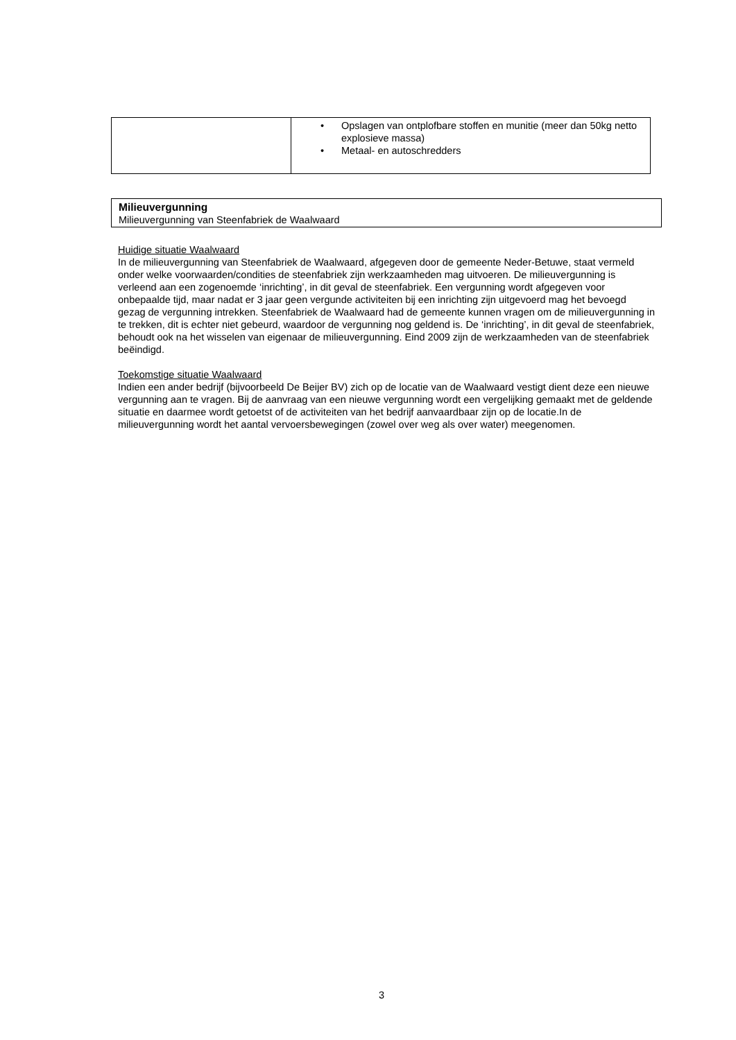| | • Opslagen van ontplofbare stoffen en munitie (meer dan 50kg netto explosieve massa) • Metaal- en autoschredders |
Milieuvergunning
Milieuvergunning van Steenfabriek de Waalwaard
Huidige situatie Waalwaard
In de milieuvergunning van Steenfabriek de Waalwaard, afgegeven door de gemeente Neder-Betuwe, staat vermeld onder welke voorwaarden/condities de steenfabriek zijn werkzaamheden mag uitvoeren. De milieuvergunning is verleend aan een zogenoemde ‘inrichting’, in dit geval de steenfabriek. Een vergunning wordt afgegeven voor onbepaalde tijd, maar nadat er 3 jaar geen vergunde activiteiten bij een inrichting zijn uitgevoerd mag het bevoegd gezag de vergunning intrekken. Steenfabriek de Waalwaard had de gemeente kunnen vragen om de milieuvergunning in te trekken, dit is echter niet gebeurd, waardoor de vergunning nog geldend is. De ‘inrichting’, in dit geval de steenfabriek, behoudt ook na het wisselen van eigenaar de milieuvergunning. Eind 2009 zijn de werkzaamheden van de steenfabriek beëindigd.
Toekomstige situatie Waalwaard
Indien een ander bedrijf (bijvoorbeeld De Beijer BV) zich op de locatie van de Waalwaard vestigt dient deze een nieuwe vergunning aan te vragen. Bij de aanvraag van een nieuwe vergunning wordt een vergelijking gemaakt met de geldende situatie en daarmee wordt getoetst of de activiteiten van het bedrijf aanvaardbaar zijn op de locatie.In de milieuvergunning wordt het aantal vervoersbewegingen (zowel over weg als over water) meegenomen.
3